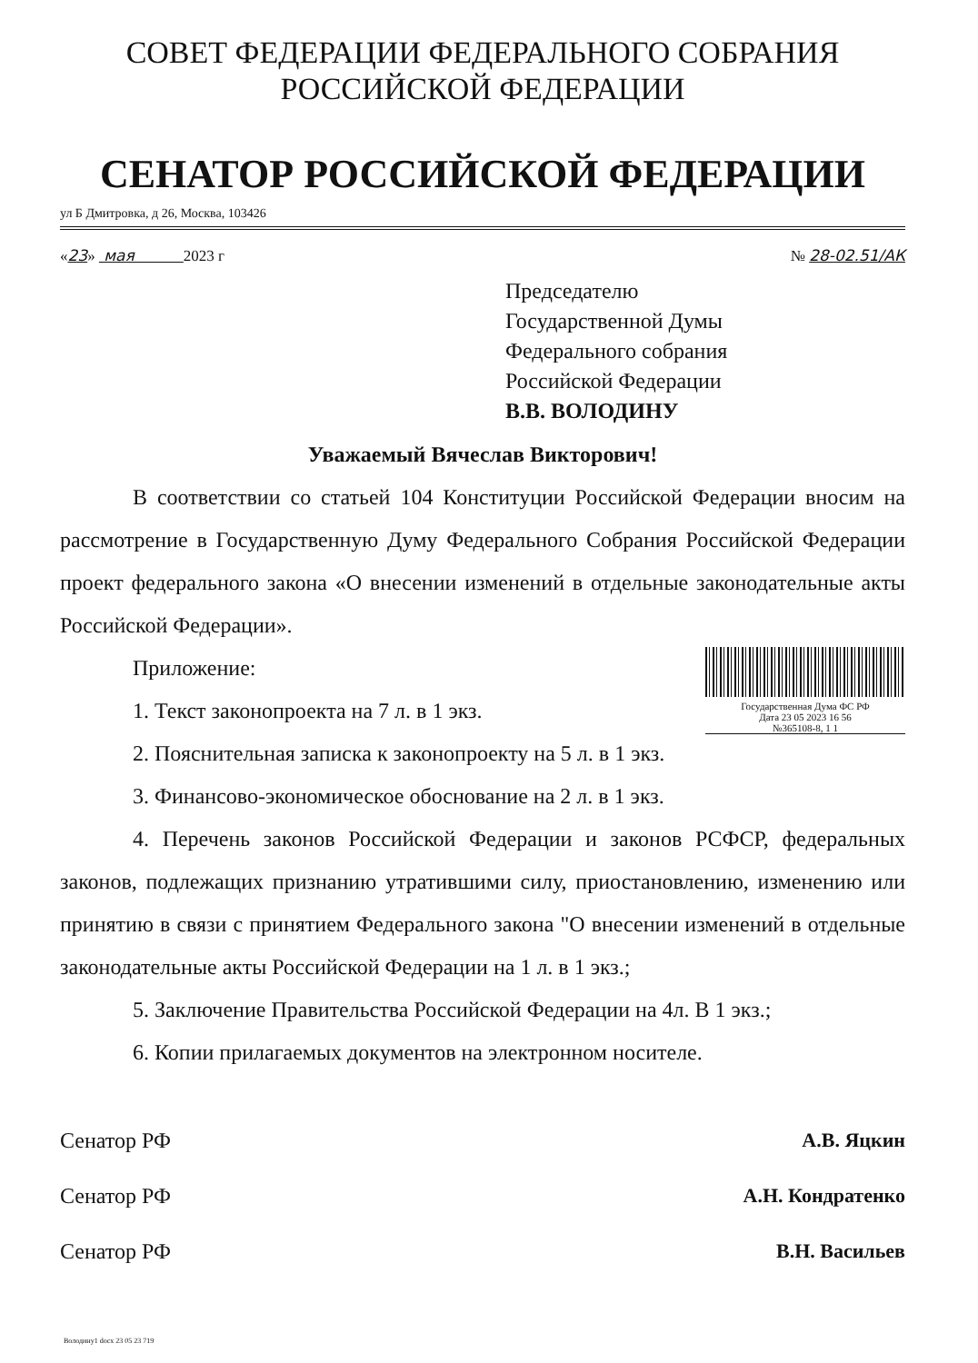СОВЕТ ФЕДЕРАЦИИ ФЕДЕРАЛЬНОГО СОБРАНИЯ
РОССИЙСКОЙ ФЕДЕРАЦИИ
СЕНАТОР РОССИЙСКОЙ ФЕДЕРАЦИИ
ул Б Дмитровка, д 26, Москва, 103426
«23» мая 2023 г № 28-02.51/АК
Председателю
Государственной Думы
Федерального собрания
Российской Федерации
В.В. ВОЛОДИНУ
Уважаемый Вячеслав Викторович!
В соответствии со статьей 104 Конституции Российской Федерации вносим на рассмотрение в Государственную Думу Федерального Собрания Российской Федерации проект федерального закона «О внесении изменений в отдельные законодательные акты Российской Федерации».
Государственная Дума ФС РФ
Дата 23 05 2023 16 56
№365108-8, 1 1
Приложение:
1. Текст законопроекта на 7 л. в 1 экз.
2. Пояснительная записка к законопроекту на 5 л. в 1 экз.
3. Финансово-экономическое обоснование на 2 л. в 1 экз.
4. Перечень законов Российской Федерации и законов РСФСР, федеральных законов, подлежащих признанию утратившими силу, приостановлению, изменению или принятию в связи с принятием Федерального закона "О внесении изменений в отдельные законодательные акты Российской Федерации на 1 л. в 1 экз.;
5. Заключение Правительства Российской Федерации на 4л. В 1 экз.;
6. Копии прилагаемых документов на электронном носителе.
Сенатор РФ А.В. Яцкин
Сенатор РФ А.Н. Кондратенко
Сенатор РФ В.Н. Васильев
Володину1 docx 23 05 23 719